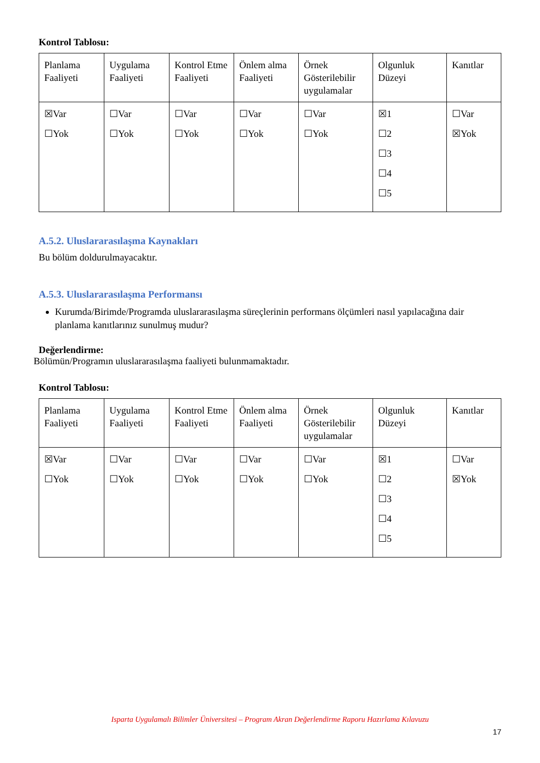Kontrol Tablosu:
| Planlama Faaliyeti | Uygulama Faaliyeti | Kontrol Etme Faaliyeti | Önlem alma Faaliyeti | Örnek Gösterilebilir uygulamalar | Olgunluk Düzeyi | Kanıtlar |
| ☒Var ☐Yok | ☐Var ☐Yok | ☐Var ☐Yok | ☐Var ☐Yok | ☐Var ☐Yok | ☒1 ☐2 ☐3 ☐4 ☐5 | ☐Var ☒Yok |
A.5.2. Uluslararasılaşma Kaynakları
Bu bölüm doldurulmayacaktır.
A.5.3. Uluslararasılaşma Performansı
Kurumda/Birimde/Programda uluslararasılaşma süreçlerinin performans ölçümleri nasıl yapılacağına dair planlama kanıtlarınız sunulmuş mudur?
Değerlendirme:
Bölümün/Programın uluslararasılaşma faaliyeti bulunmamaktadır.
Kontrol Tablosu:
| Planlama Faaliyeti | Uygulama Faaliyeti | Kontrol Etme Faaliyeti | Önlem alma Faaliyeti | Örnek Gösterilebilir uygulamalar | Olgunluk Düzeyi | Kanıtlar |
| ☒Var ☐Yok | ☐Var ☐Yok | ☐Var ☐Yok | ☐Var ☐Yok | ☐Var ☐Yok | ☒1 ☐2 ☐3 ☐4 ☐5 | ☐Var ☒Yok |
Isparta Uygulamalı Bilimler Üniversitesi – Program Akran Değerlendirme Raporu Hazırlama Kılavuzu
17